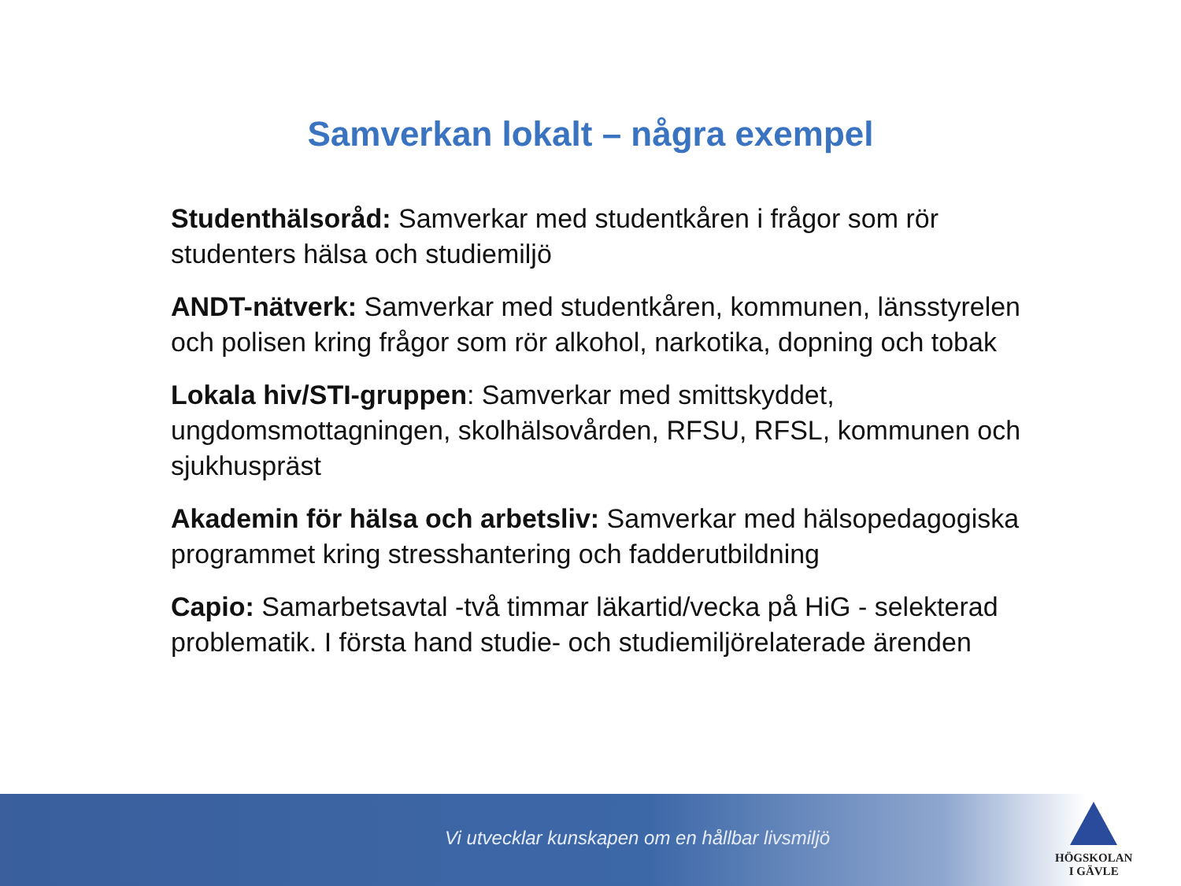Samverkan lokalt – några exempel
Studenthälsoråd: Samverkar med studentkåren i frågor som rör studenters hälsa och studiemiljö
ANDT-nätverk: Samverkar med studentkåren, kommunen, länsstyrelen och polisen kring frågor som rör alkohol, narkotika, dopning och tobak
Lokala hiv/STI-gruppen: Samverkar med smittskyddet, ungdomsmottagningen, skolhälsovården, RFSU, RFSL, kommunen och sjukhuspräst
Akademin för hälsa och arbetsliv: Samverkar med hälsopedagogiska programmet kring stresshantering och fadderutbildning
Capio: Samarbetsavtal -två timmar läkartid/vecka på HiG - selekterad problematik. I första hand studie- och studiemiljörelaterade ärenden
Vi utvecklar kunskapen om en hållbar livsmiljö
HÖGSKOLAN
I GÄVLE